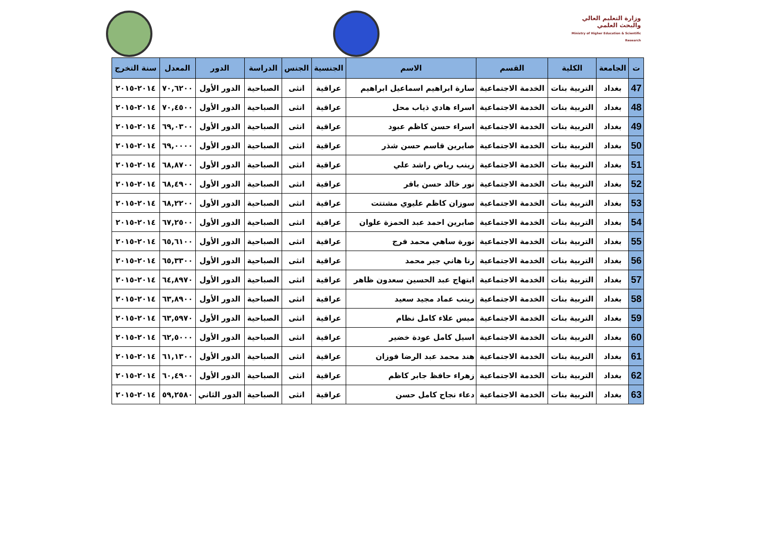وزارة التعليم العالي والبحث العلمي
Ministry of Higher Education & Scientific Research
| ت | الجامعة | الكلية | القسم | الاسم | الجنسية | الجنس | الدراسة | الدور | المعدل | سنة التخرج |
| --- | --- | --- | --- | --- | --- | --- | --- | --- | --- | --- |
| 47 | بغداد | التربية بنات | الخدمة الاجتماعية | سارة ابراهيم اسماعيل ابراهيم | عراقية | انثى | الصباحية | الدور الأول | ٧٠,٦٢٠٠ | ٢٠١٤-٢٠١٥ |
| 48 | بغداد | التربية بنات | الخدمة الاجتماعية | اسراء هادي ذياب محل | عراقية | انثى | الصباحية | الدور الأول | ٧٠,٤٥٠٠ | ٢٠١٤-٢٠١٥ |
| 49 | بغداد | التربية بنات | الخدمة الاجتماعية | اسراء حسن كاظم عبود | عراقية | انثى | الصباحية | الدور الأول | ٦٩,٠٣٠٠ | ٢٠١٤-٢٠١٥ |
| 50 | بغداد | التربية بنات | الخدمة الاجتماعية | صابرين قاسم حسن شذر | عراقية | انثى | الصباحية | الدور الأول | ٦٩,٠٠٠٠ | ٢٠١٤-٢٠١٥ |
| 51 | بغداد | التربية بنات | الخدمة الاجتماعية | زينب رياض راشد علي | عراقية | انثى | الصباحية | الدور الأول | ٦٨,٨٧٠٠ | ٢٠١٤-٢٠١٥ |
| 52 | بغداد | التربية بنات | الخدمة الاجتماعية | نور خالد حسن باقر | عراقية | انثى | الصباحية | الدور الأول | ٦٨,٤٩٠٠ | ٢٠١٤-٢٠١٥ |
| 53 | بغداد | التربية بنات | الخدمة الاجتماعية | سوزان كاظم عليوي مشتتت | عراقية | انثى | الصباحية | الدور الأول | ٦٨,٢٢٠٠ | ٢٠١٤-٢٠١٥ |
| 54 | بغداد | التربية بنات | الخدمة الاجتماعية | صابرين احمد عبد الحمزة علوان | عراقية | انثى | الصباحية | الدور الأول | ٦٧,٢٥٠٠ | ٢٠١٤-٢٠١٥ |
| 55 | بغداد | التربية بنات | الخدمة الاجتماعية | نورة ساهي محمد فرج | عراقية | انثى | الصباحية | الدور الأول | ٦٥,٦١٠٠ | ٢٠١٤-٢٠١٥ |
| 56 | بغداد | التربية بنات | الخدمة الاجتماعية | رنا هاني جبر محمد | عراقية | انثى | الصباحية | الدور الأول | ٦٥,٣٣٠٠ | ٢٠١٤-٢٠١٥ |
| 57 | بغداد | التربية بنات | الخدمة الاجتماعية | ابتهاج عبد الحسين سعدون ظاهر | عراقية | انثى | الصباحية | الدور الأول | ٦٤,٨٩٧٠ | ٢٠١٤-٢٠١٥ |
| 58 | بغداد | التربية بنات | الخدمة الاجتماعية | زينب عماد مجيد سعيد | عراقية | انثى | الصباحية | الدور الأول | ٦٣,٨٩٠٠ | ٢٠١٤-٢٠١٥ |
| 59 | بغداد | التربية بنات | الخدمة الاجتماعية | ميس علاء كامل نظام | عراقية | انثى | الصباحية | الدور الأول | ٦٣,٥٩٧٠ | ٢٠١٤-٢٠١٥ |
| 60 | بغداد | التربية بنات | الخدمة الاجتماعية | اسيل كامل عودة خضير | عراقية | انثى | الصباحية | الدور الأول | ٦٢,٥٠٠٠ | ٢٠١٤-٢٠١٥ |
| 61 | بغداد | التربية بنات | الخدمة الاجتماعية | هند محمد عبد الرضا فوزان | عراقية | انثى | الصباحية | الدور الأول | ٦١,١٣٠٠ | ٢٠١٤-٢٠١٥ |
| 62 | بغداد | التربية بنات | الخدمة الاجتماعية | زهراء حافظ جابر كاظم | عراقية | انثى | الصباحية | الدور الأول | ٦٠,٤٩٠٠ | ٢٠١٤-٢٠١٥ |
| 63 | بغداد | التربية بنات | الخدمة الاجتماعية | دعاء نجاح كامل حسن | عراقية | انثى | الصباحية | الدور الثاني | ٥٩,٢٥٨٠ | ٢٠١٤-٢٠١٥ |